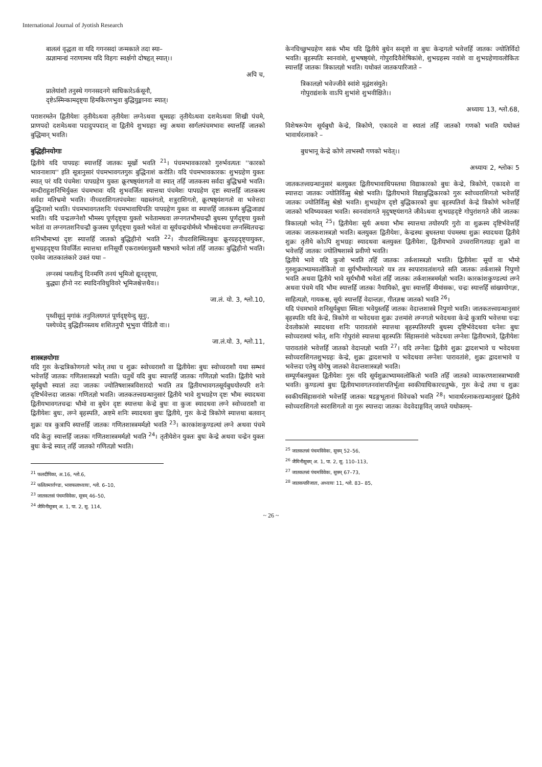International Journal of Jyotish Research
बालत्वं वृद्धता वा यदि गगनसदां जन्मकाले तदा स्या–
त्प्रज्ञामान्द्यं नराणामथ यदि विहगः स्वर्क्षगो दोषहृत् स्यात्।।
अपि च,
प्रालेयांशौ तनुस्थे गगनसदनगे साधिकारेऽर्कसूनौ,
दृष्टेऽस्मिन्कामदृष्ट्या हिमकिरणभुवा बुद्धियुङ्मानवः स्यात्।
पराशरमतेन द्वितीयेशः तृतीयेऽथवा तृतीयेशः लग्नेऽथवा धूमग्रहः तृतीयेऽथवा दशमेऽथवा शिखी पंचमे, प्राणपदो दशमेऽथवा पदादुपपदात् वा द्वितीये शुभग्रहाः स्युः अथवा सार्गलपंचमभावः स्यात्तर्हि जातको बुद्धिमान् भवति।
बुद्धिहीनयोगाः
द्वितीये यदि पापग्रहः स्यात्तर्हि जातकः मूर्खो भवति <sup>21</sup>। पंचमभावकारको गुरुर्भवत्यतः ''कारको भावनाशाय'' इति सूत्रानुसारं पंचमभावगतगुरुः बुद्धिनाशं करोति। यदि पंचमभावकारकः शुभग्रहेण युक्तः स्यात् परं यदि पंचमेशः पापग्रहेण युक्तः क्रूरषष्ठ्यंशगतो वा स्यात् तर्हि जातकस्य सर्वदा बुद्धिभ्रमो भवति। मान्दीराहुशनिभिर्युक्तः पंचमभावः यदि शुभवर्जितः स्यात्तथा पंचमेशः पापग्रहेण दृष्टः स्यात्तर्हि जातकस्य सर्वदा मतिभ्रमो भवति। नीच्चराशिगतपंचमेशः यद्यस्तंगतो, शत्रुराशिगतो, क्रूरषष्ठ्यंशगतो वा भवेत्तदा बुद्धिनाशो भवति। पंचमभावगतशनिः पंचमभावाधिपतिः पापग्रहेण युक्तः वा स्यात्तर्हि जातकस्य बुद्धिजाड्यं भवति। यदि चन्द्रलग्नेशौ भौमस्य पूर्णदृष्ट्या युक्तो भवेतामथवा लग्नगतभौमचन्द्रौ बुधस्य पूर्णदृष्ट्या युक्तो भवेतां वा लग्नगतशनिचन्द्रौ कुजस्य पूर्णदृष्ट्या युक्तो भवेतां वा सूर्यचन्द्रयोर्मध्ये भौमश्चेदथवा लग्नस्थितचन्द्रः शनिभौमाभ्यां दृष्टः स्यात्तर्हि जातको बुद्धिहीनो भवति <sup>22</sup>। नीचराशिस्थितबुधः क्रूरग्रहदृष्ट्यायुक्तः, शुभग्रहदृष्ट्या विवर्जितः स्यात्तथा शनिसूर्यौ एकराश्यंशयुक्तौ षष्ठभावे भवेतां तर्हि जातकः बुद्धिहीनो भवति। एवमेव जातकालंकारे उक्तं यथा –
लग्नस्थं प्श्यतीन्दुं दिनमणि तनयं भूमिजो द्यूनदृष्ट्या,
बुद्ध्या हीनो नरः स्यादिनविधुविवरे भूमिजश्चेत्तथैव।।
जा.लं. यो. 3, श्लो.10,
पृथ्वीसूनुं मृगांकं तनुनिलयगतं पूर्णदृष्ट्येन्दु सूनुः,
पश्येच्चेद् बुद्धिहीनस्त्वथ शशितनुपौ भूभुवा पीडितौ वा।।
जा.लं.यो. 3, श्लो.11,
शास्त्रज्ञयोगाः
यदि गुरुः केन्द्रत्रिकोणगतो भवेत् तथा च शुक्रः स्वोच्चराशौ वा द्वितीयेशः बुधः स्वोच्चराशौ यथा सम्भवं भवेत्तर्हि जातकः गणितशास्त्रज्ञो भवति। चतुर्थे यदि बुधः स्यात्तर्हि जातकः गणितज्ञो भवति। द्वितीये भावे सूर्यबुधौ स्यातां तदा जातकः ज्योतिषशास्त्रविशारदो भवति तत्र द्वितीयभावगतसूर्यबुधयोरुपरि शनेः दृष्टिर्भवेत्तदा जातकः गणितज्ञो भवति। जातकतत्त्वग्रन्थानुसारं द्वितीये भावे शुभग्रहेण दृष्टः भौमः स्यादथवा द्वितीयभावगतचन्द्रः भौमो वा बुधेन दृष्टः स्यात्तथा केन्द्रे बुधः वा कुजः स्यादथवा लग्ने स्वोच्चराशौ वा द्वितीयेशः बुधः, लग्ने बृहस्पति, अष्टमे शनिः स्यादथवा बुधः द्वितीये, गुरुः केन्द्रे त्रिकोणे स्यात्तथा बलवान् शुक्रः यत्र कुत्रापि स्यात्तर्हि जातकः गणितशास्त्रमर्मज्ञो भवति <sup>23</sup>। कारकांशकुण्डल्यां लग्ने अथवा पंचमे यदि केतुः स्यात्तर्हि जातकः गणितशास्त्रमर्मज्ञो भवति <sup>24</sup>। तृतीयेशेन युक्तः बुधः केन्द्रे अथवा चन्द्रेन युक्तः बुधः केन्द्रे स्यात् तर्हि जातको गणितज्ञो भवति।
<sup>21</sup> फलदीपिका, अ.16, श्लो.6,
<sup>22</sup> फलितमार्त्तण्डः, भावफलाध्यायः, श्लो. 6–10,
<sup>23</sup> जातकतत्त्वं पंचमविवेकः, सूत्रम् 46–50,
<sup>24</sup> जैमिनीसूत्रम् अ. 1, पा. 2, सू. 114,
केनचिच्छुभग्रहेण साकं भौमः यदि द्वितीये बुधेन सन्दृष्टो वा बुधः केन्द्रगतो भवेत्तर्हि जातकः ज्योतिर्विदो भवति। बृहस्पतिः स्वनवांशे, शुभषष्ठ्यंशे, गोपुरादिवैशेषिकांशे, शुभग्रहस्य नवांशे वा शुभग्रहेणावलोकितः स्यात्तर्हि जातकः त्रिकालज्ञो भवति। यथोक्तं जातकपारिजाते –
त्रिकालज्ञो भवेज्जीवे स्वांशे मृद्वंशसंयुते।
गोपुराद्यंशके वाऽपि शुभांशे शुभवीक्षिते।।
अध्यायः 13, श्लो.68,
विशेषरूपेण सूर्यबुधौ केन्द्रे, त्रिकोणे, एकादशे वा स्यातां तर्हि जातको गणको भवति यथोक्तं भावार्थरत्नाकरे –
बुधभानू केन्द्रे कोणे लाभस्थौ गणको भवेत्।।
अध्यायः 2, श्लोकः 5
जातकतत्त्वग्रन्थानुसारं बलयुक्तः द्वितीयभावाधिपस्तथा विद्याकारको बुधः केन्द्रे, त्रिकोणे, एकादशे वा स्यात्तदा जातकः ज्योतिर्वित्सु श्रेष्ठो भवति। द्वितीयभावे विद्याबुद्धिकारको गुरुः स्वोच्चराशिगतो भवेत्तर्हि जातकः ज्योतिर्वित्सु श्रेष्ठो भवति। शुभग्रहेण दृष्टो बुद्धिकारको बुधः बृहस्पतिर्वा केन्द्रे त्रिकोणे भवेत्तर्हि जातको भविष्यवक्ता भवति। स्वनवांशगते मृदुषष्ट्यंशगते जीवेऽथवा शुभग्रहदृष्टे गोपुरांशगते जीवे जातकः त्रिकालज्ञो भवेत् <sup>25</sup>। द्वितीयेशः सूर्यः अथवा भौमः स्यात्तथा तयोरुपरि गुरोः वा शुक्रस्य दृष्टिर्भवेत्तर्हि जातकः जातकशास्त्रज्ञो भवति। बलयुक्तः द्वितीयेशः, केन्द्रस्थः बुधस्तथा पंचमस्थः शुक्रः स्यादथवा द्वितीये शुक्रः तृतीये कोऽपि शुभग्रहः स्यादथवा बलयुक्तः द्वितीयेशः, द्वितीयभावे उच्चराशिगतग्रहः शुक्रो वा भवेत्तर्हि जातकः ज्योतिषशास्त्रे प्रवीणो भवति।
द्वितीये भावे यदि कुजो भवति तर्हि जातकः तर्कशास्त्रज्ञो भवति। द्वितीयेशः सूर्यो वा भौमो गुरुशुक्राभ्यामवलोकितो वा सुर्यभौमयोरन्यतरे यत्र तत्र स्वपारावतांशगते सति जातकः तर्कशास्त्रे निपुणो भवति अथवा द्वितीये भावे सूर्यभौमौ भवेतां तर्हि जातकः तर्कशास्त्रमर्मज्ञो भवति। कारकांशकुण्डल्यां लग्ने अथवा पंचमे यदि भौमः स्यात्तर्हि जातकः नैयायिको, बुधः स्यात्तर्हि मीमांसकः, चन्द्रः स्यात्तर्हि सांख्ययोगज्ञः, साहित्यज्ञो, गायकश्च, सूर्यः स्यात्तर्हि वेदान्तज्ञः, गीतज्ञश्च जातको भवति <sup>26</sup>।
यदि पंचमभावे शनिसूर्यबुधाः स्थिताः भवेयुस्तर्हि जातकः वेदान्तशास्त्रे निपुणो भवति। जातकतत्त्वग्रन्थानुसारं बृहस्पतिः यदि केन्द्रे, त्रिकोणे वा भवेदथवा शुक्रः उत्तमांशे लग्नगतो भवेदथवा केन्द्रे कुत्रापि भवेत्तथा चन्द्रः देवलोकांशे स्यादथवा शनिः पारावतांशे स्यात्तथा बृहस्पतिरुपरि बुधस्य दृष्टिर्भवेदथवा धनेशः बुधः स्वोच्चराश्यां भवेत्, शनिः गोपुरांशे स्यात्तथा बृहस्पतिः सिंहासनांशे भवेदथवा लग्नेशः द्वितीयभावे, द्वितीयेशः पारावतांशे भवेत्तर्हि जातको वेदान्तज्ञो भवति <sup>27</sup>। यदि लग्नेशः द्वितीये शुक्रः द्वादशभावे च भवेदथवा स्वोच्चराशिगतशुभग्रहः केन्द्रे, शुक्रः द्वादशभावे च भवेदथवा लग्नेशः पारावतांशे, शुक्रः द्वादशभावे च भवेत्तदा एतेषु योगेषु जातको वेदान्तशास्त्रज्ञो भवति।
सम्पूर्णबलयुक्तः द्वितीयेशः गुरुः यदि सूर्यशुक्राभ्यामवलोकितो भवति तर्हि जातको व्याकरणशास्त्राभ्यासी भवति। कुण्डल्यां बुधः द्वितीयभावगतनवांशपतिर्भूत्वा स्वकीयाधिकारचतुष्के, गुरुः केन्द्रे तथा च शुक्रः स्वकीयसिंहासनांशे भवेत्तर्हि जातकः षडङ्गभूतानां विवेचको भवति <sup>28</sup>। भावार्थरत्नाकरग्रन्थानुसारं द्वितीये स्वोच्चराशिगतो स्वराशिगतो वा गुरुः स्यात्तदा जातकः वेदवेदाङ्गवित् जायते यथोक्तम्–
<sup>25</sup> जातकतत्त्वं पंचमविवेकः, सूत्रम् 52–56,
<sup>26</sup> जैमिनीसूत्रम् अ. 1, पा. 2, सू. 110–113,
<sup>27</sup> जातकतत्त्वं पंचमविवेकः, सूत्रम् 67–73,
<sup>28</sup> जातकपारिजातः, अध्यायः 11, श्लो. 83– 85,
~ 26 ~